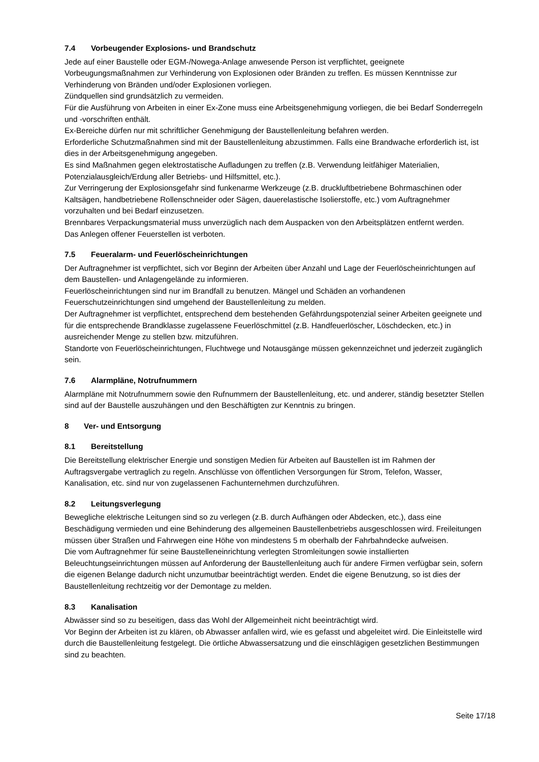7.4 Vorbeugender Explosions- und Brandschutz
Jede auf einer Baustelle oder EGM-/Nowega-Anlage anwesende Person ist verpflichtet, geeignete Vorbeugungsmaßnahmen zur Verhinderung von Explosionen oder Bränden zu treffen. Es müssen Kenntnisse zur Verhinderung von Bränden und/oder Explosionen vorliegen.
Zündquellen sind grundsätzlich zu vermeiden.
Für die Ausführung von Arbeiten in einer Ex-Zone muss eine Arbeitsgenehmigung vorliegen, die bei Bedarf Sonderregeln und -vorschriften enthält.
Ex-Bereiche dürfen nur mit schriftlicher Genehmigung der Baustellenleitung befahren werden.
Erforderliche Schutzmaßnahmen sind mit der Baustellenleitung abzustimmen. Falls eine Brandwache erforderlich ist, ist dies in der Arbeitsgenehmigung angegeben.
Es sind Maßnahmen gegen elektrostatische Aufladungen zu treffen (z.B. Verwendung leitfähiger Materialien, Potenzialausgleich/Erdung aller Betriebs- und Hilfsmittel, etc.).
Zur Verringerung der Explosionsgefahr sind funkenarme Werkzeuge (z.B. druckluftbetriebene Bohrmaschinen oder Kaltsägen, handbetriebene Rollenschneider oder Sägen, dauerelastische Isolierstoffe, etc.) vom Auftragnehmer vorzuhalten und bei Bedarf einzusetzen.
Brennbares Verpackungsmaterial muss unverzüglich nach dem Auspacken von den Arbeitsplätzen entfernt werden.
Das Anlegen offener Feuerstellen ist verboten.
7.5 Feueralarm- und Feuerlöscheinrichtungen
Der Auftragnehmer ist verpflichtet, sich vor Beginn der Arbeiten über Anzahl und Lage der Feuerlöscheinrichtungen auf dem Baustellen- und Anlagengelände zu informieren.
Feuerlöscheinrichtungen sind nur im Brandfall zu benutzen. Mängel und Schäden an vorhandenen Feuerschutzeinrichtungen sind umgehend der Baustellenleitung zu melden.
Der Auftragnehmer ist verpflichtet, entsprechend dem bestehenden Gefährdungspotenzial seiner Arbeiten geeignete und für die entsprechende Brandklasse zugelassene Feuerlöschmittel (z.B. Handfeuerlöscher, Löschdecken, etc.) in ausreichender Menge zu stellen bzw. mitzuführen.
Standorte von Feuerlöscheinrichtungen, Fluchtwege und Notausgänge müssen gekennzeichnet und jederzeit zugänglich sein.
7.6 Alarmpläne, Notrufnummern
Alarmpläne mit Notrufnummern sowie den Rufnummern der Baustellenleitung, etc. und anderer, ständig besetzter Stellen sind auf der Baustelle auszuhängen und den Beschäftigten zur Kenntnis zu bringen.
8 Ver- und Entsorgung
8.1 Bereitstellung
Die Bereitstellung elektrischer Energie und sonstigen Medien für Arbeiten auf Baustellen ist im Rahmen der Auftragsvergabe vertraglich zu regeln. Anschlüsse von öffentlichen Versorgungen für Strom, Telefon, Wasser, Kanalisation, etc. sind nur von zugelassenen Fachunternehmen durchzuführen.
8.2 Leitungsverlegung
Bewegliche elektrische Leitungen sind so zu verlegen (z.B. durch Aufhängen oder Abdecken, etc.), dass eine Beschädigung vermieden und eine Behinderung des allgemeinen Baustellenbetriebs ausgeschlossen wird. Freileitungen müssen über Straßen und Fahrwegen eine Höhe von mindestens 5 m oberhalb der Fahrbahndecke aufweisen.
Die vom Auftragnehmer für seine Baustelleneinrichtung verlegten Stromleitungen sowie installierten Beleuchtungseinrichtungen müssen auf Anforderung der Baustellenleitung auch für andere Firmen verfügbar sein, sofern die eigenen Belange dadurch nicht unzumutbar beeinträchtigt werden. Endet die eigene Benutzung, so ist dies der Baustellenleitung rechtzeitig vor der Demontage zu melden.
8.3 Kanalisation
Abwässer sind so zu beseitigen, dass das Wohl der Allgemeinheit nicht beeinträchtigt wird.
Vor Beginn der Arbeiten ist zu klären, ob Abwasser anfallen wird, wie es gefasst und abgeleitet wird. Die Einleitstelle wird durch die Baustellenleitung festgelegt. Die örtliche Abwassersatzung und die einschlägigen gesetzlichen Bestimmungen sind zu beachten.
Seite 17/18